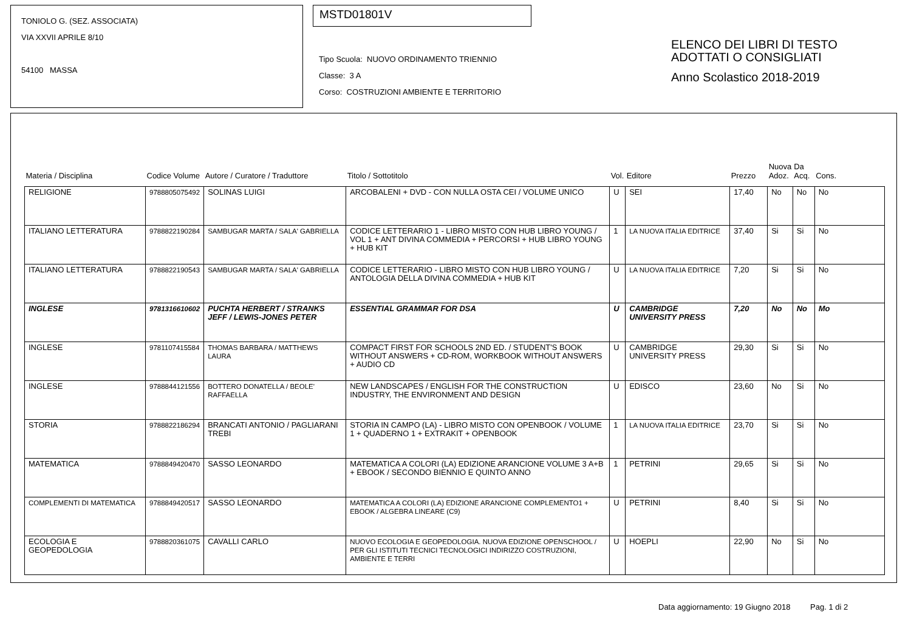TONIOLO G. (SEZ. ASSOCIATA)
VIA XXVII APRILE 8/10
54100 MASSA
MSTD01801V
Tipo Scuola: NUOVO ORDINAMENTO TRIENNIO
Classe: 3 A
Corso: COSTRUZIONI AMBIENTE E TERRITORIO
ELENCO DEI LIBRI DI TESTO
ADOTTATI O CONSIGLIATI
Anno Scolastico 2018-2019
| Materia / Disciplina | Codice Volume | Autore / Curatore / Traduttore | Titolo / Sottotitolo | Vol. | Editore | Prezzo | Nuova Adoz. | Da Acq. | Cons. |
| --- | --- | --- | --- | --- | --- | --- | --- | --- | --- |
| RELIGIONE | 9788805075492 | SOLINAS LUIGI | ARCOBALENI + DVD - CON NULLA OSTA CEI / VOLUME UNICO | U | SEI | 17,40 | No | No | No |
| ITALIANO LETTERATURA | 9788822190284 | SAMBUGAR MARTA / SALA' GABRIELLA | CODICE LETTERARIO 1 - LIBRO MISTO CON HUB LIBRO YOUNG / VOL 1 + ANT DIVINA COMMEDIA + PERCORSI + HUB LIBRO YOUNG + HUB KIT | 1 | LA NUOVA ITALIA EDITRICE | 37,40 | Si | Si | No |
| ITALIANO LETTERATURA | 9788822190543 | SAMBUGAR MARTA / SALA' GABRIELLA | CODICE LETTERARIO - LIBRO MISTO CON HUB LIBRO YOUNG / ANTOLOGIA DELLA DIVINA COMMEDIA + HUB KIT | U | LA NUOVA ITALIA EDITRICE | 7,20 | Si | Si | No |
| INGLESE | 9781316610602 | PUCHTA HERBERT / STRANKS JEFF / LEWIS-JONES PETER | ESSENTIAL GRAMMAR FOR DSA | U | CAMBRIDGE UNIVERSITY PRESS | 7,20 | No | No | Mo |
| INGLESE | 9781107415584 | THOMAS BARBARA / MATTHEWS LAURA | COMPACT FIRST FOR SCHOOLS 2ND ED. / STUDENT'S BOOK WITHOUT ANSWERS + CD-ROM, WORKBOOK WITHOUT ANSWERS + AUDIO CD | U | CAMBRIDGE UNIVERSITY PRESS | 29,30 | Si | Si | No |
| INGLESE | 9788844121556 | BOTTERO DONATELLA / BEOLE' RAFFAELLA | NEW LANDSCAPES / ENGLISH FOR THE CONSTRUCTION INDUSTRY, THE ENVIRONMENT AND DESIGN | U | EDISCO | 23,60 | No | Si | No |
| STORIA | 9788822186294 | BRANCATI ANTONIO / PAGLIARANI TREBI | STORIA IN CAMPO (LA) - LIBRO MISTO CON OPENBOOK / VOLUME 1 + QUADERNO 1 + EXTRAKIT + OPENBOOK | 1 | LA NUOVA ITALIA EDITRICE | 23,70 | Si | Si | No |
| MATEMATICA | 9788849420470 | SASSO LEONARDO | MATEMATICA A COLORI (LA) EDIZIONE ARANCIONE VOLUME 3 A+B + EBOOK / SECONDO BIENNIO E QUINTO ANNO | 1 | PETRINI | 29,65 | Si | Si | No |
| COMPLEMENTI DI MATEMATICA | 9788849420517 | SASSO LEONARDO | MATEMATICA A COLORI (LA) EDIZIONE ARANCIONE COMPLEMENTO1 + EBOOK / ALGEBRA LINEARE (C9) | U | PETRINI | 8,40 | Si | Si | No |
| ECOLOGIA E GEOPEDOLOGIA | 9788820361075 | CAVALLI CARLO | NUOVO ECOLOGIA E GEOPEDOLOGIA. NUOVA EDIZIONE OPENSCHOOL / PER GLI ISTITUTI TECNICI TECNOLOGICI INDIRIZZO COSTRUZIONI, AMBIENTE E TERRI | U | HOEPLI | 22,90 | No | Si | No |
Data aggiornamento: 19 Giugno 2018 Pag. 1 di 2